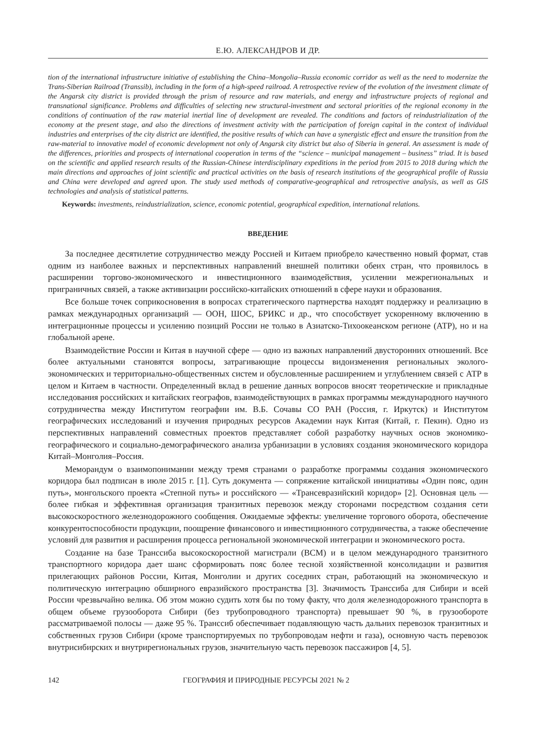Е.Ю. АЛЕКСАНДРОВ И ДР.
tion of the international infrastructure initiative of establishing the China–Mongolia–Russia economic corridor as well as the need to modernize the Trans-Siberian Railroad (Transsib), including in the form of a high-speed railroad. A retrospective review of the evolution of the investment climate of the Angarsk city district is provided through the prism of resource and raw materials, and energy and infrastructure projects of regional and transnational significance. Problems and difficulties of selecting new structural-investment and sectoral priorities of the regional economy in the conditions of continuation of the raw material inertial line of development are revealed. The conditions and factors of reindustrialization of the economy at the present stage, and also the directions of investment activity with the participation of foreign capital in the context of individual industries and enterprises of the city district are identified, the positive results of which can have a synergistic effect and ensure the transition from the raw-material to innovative model of economic development not only of Angarsk city district but also of Siberia in general. An assessment is made of the differences, priorities and prospects of international cooperation in terms of the “science – municipal management – business” triad. It is based on the scientific and applied research results of the Russian-Chinese interdisciplinary expeditions in the period from 2015 to 2018 during which the main directions and approaches of joint scientific and practical activities on the basis of research institutions of the geographical profile of Russia and China were developed and agreed upon. The study used methods of comparative-geographical and retrospective analysis, as well as GIS technologies and analysis of statistical patterns.
Keywords: investments, reindustrialization, science, economic potential, geographical expedition, international relations.
ВВЕДЕНИЕ
За последнее десятилетие сотрудничество между Россией и Китаем приобрело качественно новый формат, став одним из наиболее важных и перспективных направлений внешней политики обеих стран, что проявилось в расширении торгово-экономического и инвестиционного взаимодействия, усилении межрегиональных и приграничных связей, а также активизации российско-китайских отношений в сфере науки и образования.
Все больше точек соприкосновения в вопросах стратегического партнерства находят поддержку и реализацию в рамках международных организаций — ООН, ШОС, БРИКС и др., что способствует ускоренному включению в интеграционные процессы и усилению позиций России не только в Азиатско-Тихоокеанском регионе (АТР), но и на глобальной арене.
Взаимодействие России и Китая в научной сфере — одно из важных направлений двусторонних отношений. Все более актуальными становятся вопросы, затрагивающие процессы видоизменения региональных эколого-экономических и территориально-общественных систем и обусловленные расширением и углублением связей с АТР в целом и Китаем в частности. Определенный вклад в решение данных вопросов вносят теоретические и прикладные исследования российских и китайских географов, взаимодействующих в рамках программы международного научного сотрудничества между Институтом географии им. В.Б. Сочавы СО РАН (Россия, г. Иркутск) и Институтом географических исследований и изучения природных ресурсов Академии наук Китая (Китай, г. Пекин). Одно из перспективных направлений совместных проектов представляет собой разработку научных основ экономико-географического и социально-демографического анализа урбанизации в условиях создания экономического коридора Китай–Монголия–Россия.
Меморандум о взаимопонимании между тремя странами о разработке программы создания экономического коридора был подписан в июле 2015 г. [1]. Суть документа — сопряжение китайской инициативы «Один пояс, один путь», монгольского проекта «Степной путь» и российского — «Трансевразийский коридор» [2]. Основная цель — более гибкая и эффективная организация транзитных перевозок между сторонами посредством создания сети высокоскоростного железнодорожного сообщения. Ожидаемые эффекты: увеличение торгового оборота, обеспечение конкурентоспособности продукции, поощрение финансового и инвестиционного сотрудничества, а также обеспечение условий для развития и расширения процесса региональной экономической интеграции и экономического роста.
Создание на базе Транссиба высокоскоростной магистрали (ВСМ) и в целом международного транзитного транспортного коридора дает шанс сформировать пояс более тесной хозяйственной консолидации и развития прилегающих районов России, Китая, Монголии и других соседних стран, работающий на экономическую и политическую интеграцию обширного евразийского пространства [3]. Значимость Транссиба для Сибири и всей России чрезвычайно велика. Об этом можно судить хотя бы по тому факту, что доля железнодорожного транспорта в общем объеме грузооборота Сибири (без трубопроводного транспорта) превышает 90 %, в грузообороте рассматриваемой полосы — даже 95 %. Транссиб обеспечивает подавляющую часть дальних перевозок транзитных и собственных грузов Сибири (кроме транспортируемых по трубопроводам нефти и газа), основную часть перевозок внутрисибирских и внутрирегиональных грузов, значительную часть перевозок пассажиров [4, 5].
142 ГЕОГРАФИЯ И ПРИРОДНЫЕ РЕСУРСЫ 2021 № 2